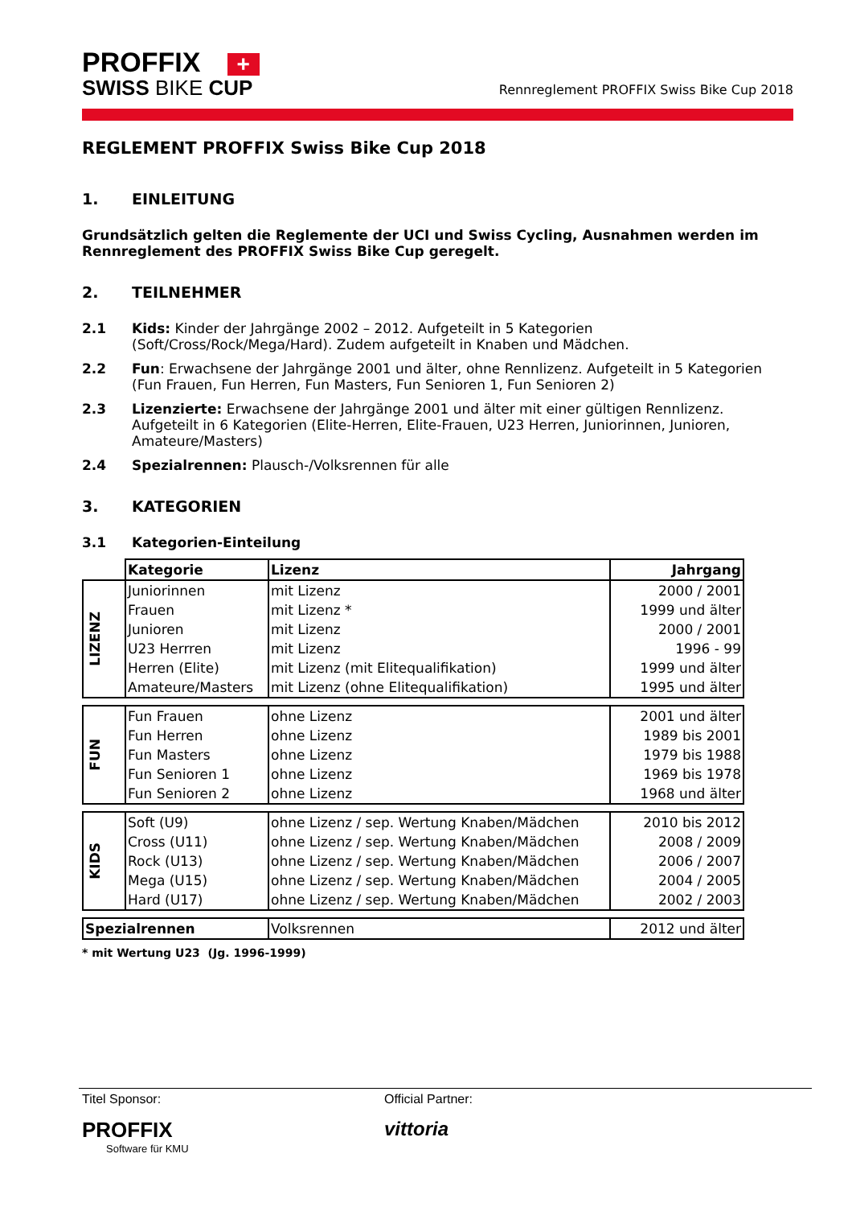PROFFIX +
SWISS BIKE CUP
Rennreglement PROFFIX Swiss Bike Cup 2018
REGLEMENT PROFFIX Swiss Bike Cup 2018
1. EINLEITUNG
Grundsätzlich gelten die Reglemente der UCI und Swiss Cycling, Ausnahmen werden im Rennreglement des PROFFIX Swiss Bike Cup geregelt.
2. TEILNEHMER
2.1 Kids: Kinder der Jahrgänge 2002 – 2012. Aufgeteilt in 5 Kategorien (Soft/Cross/Rock/Mega/Hard). Zudem aufgeteilt in Knaben und Mädchen.
2.2 Fun: Erwachsene der Jahrgänge 2001 und älter, ohne Rennlizenz. Aufgeteilt in 5 Kategorien (Fun Frauen, Fun Herren, Fun Masters, Fun Senioren 1, Fun Senioren 2)
2.3 Lizenzierte: Erwachsene der Jahrgänge 2001 und älter mit einer gültigen Rennlizenz. Aufgeteilt in 6 Kategorien (Elite-Herren, Elite-Frauen, U23 Herren, Juniorinnen, Junioren, Amateure/Masters)
2.4 Spezialrennen: Plausch-/Volksrennen für alle
3. KATEGORIEN
3.1 Kategorien-Einteilung
| | Kategorie | Lizenz | Jahrgang |
| LIZENZ | Juniorinnen | mit Lizenz | 2000 / 2001 |
| | Frauen | mit Lizenz * | 1999 und älter |
| | Junioren | mit Lizenz | 2000 / 2001 |
| | U23 Herrren | mit Lizenz | 1996 - 99 |
| | Herren (Elite) | mit Lizenz (mit Elitequalifikation) | 1999 und älter |
| | Amateure/Masters | mit Lizenz (ohne Elitequalifikation) | 1995 und älter |
| FUN | Fun Frauen | ohne Lizenz | 2001 und älter |
| | Fun Herren | ohne Lizenz | 1989 bis 2001 |
| | Fun Masters | ohne Lizenz | 1979 bis 1988 |
| | Fun Senioren 1 | ohne Lizenz | 1969 bis 1978 |
| | Fun Senioren 2 | ohne Lizenz | 1968 und älter |
| KIDS | Soft (U9) | ohne Lizenz / sep. Wertung Knaben/Mädchen | 2010 bis 2012 |
| | Cross (U11) | ohne Lizenz / sep. Wertung Knaben/Mädchen | 2008 / 2009 |
| | Rock (U13) | ohne Lizenz / sep. Wertung Knaben/Mädchen | 2006 / 2007 |
| | Mega (U15) | ohne Lizenz / sep. Wertung Knaben/Mädchen | 2004 / 2005 |
| | Hard (U17) | ohne Lizenz / sep. Wertung Knaben/Mädchen | 2002 / 2003 |
| Spezialrennen | | Volksrennen | 2012 und älter |
* mit Wertung U23 (Jg. 1996-1999)
Titel Sponsor:
PROFFIX
Software für KMU
Official Partner:
vittoria